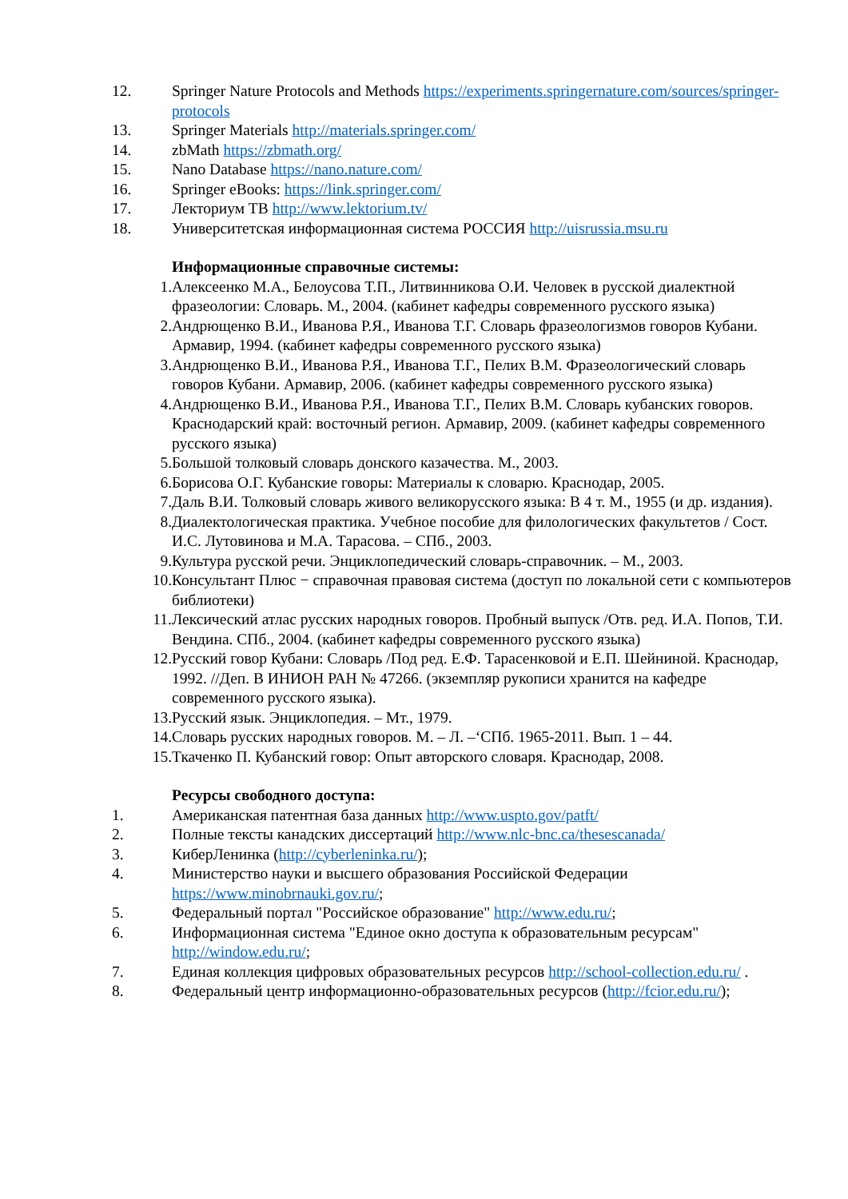12. Springer Nature Protocols and Methods https://experiments.springernature.com/sources/springer-protocols
13. Springer Materials http://materials.springer.com/
14. zbMath https://zbmath.org/
15. Nano Database https://nano.nature.com/
16. Springer eBooks: https://link.springer.com/
17. Лекториум ТВ http://www.lektorium.tv/
18. Университетская информационная система РОССИЯ http://uisrussia.msu.ru
Информационные справочные системы:
1. Алексеенко М.А., Белоусова Т.П., Литвинникова О.И. Человек в русской диалектной фразеологии: Словарь. М., 2004. (кабинет кафедры современного русского языка)
2. Андрющенко В.И., Иванова Р.Я., Иванова Т.Г. Словарь фразеологизмов говоров Кубани. Армавир, 1994. (кабинет кафедры современного русского языка)
3. Андрющенко В.И., Иванова Р.Я., Иванова Т.Г., Пелих В.М. Фразеологический словарь говоров Кубани. Армавир, 2006. (кабинет кафедры современного русского языка)
4. Андрющенко В.И., Иванова Р.Я., Иванова Т.Г., Пелих В.М. Словарь кубанских говоров. Краснодарский край: восточный регион. Армавир, 2009. (кабинет кафедры современного русского языка)
5. Большой толковый словарь донского казачества. М., 2003.
6. Борисова О.Г. Кубанские говоры: Материалы к словарю. Краснодар, 2005.
7. Даль В.И. Толковый словарь живого великорусского языка: В 4 т. М., 1955 (и др. издания).
8. Диалектологическая практика. Учебное пособие для филологических факультетов / Сост. И.С. Лутовинова и М.А. Тарасова. – СПб., 2003.
9. Культура русской речи. Энциклопедический словарь-справочник. – М., 2003.
10. Консультант Плюс − справочная правовая система (доступ по локальной сети с компьютеров библиотеки)
11. Лексический атлас русских народных говоров. Пробный выпуск /Отв. ред. И.А. Попов, Т.И. Вендина. СПб., 2004. (кабинет кафедры современного русского языка)
12. Русский говор Кубани: Словарь /Под ред. Е.Ф. Тарасенковой и Е.П. Шейниной. Краснодар, 1992. //Деп. В ИНИОН РАН № 47266. (экземпляр рукописи хранится на кафедре современного русского языка).
13. Русский язык. Энциклопедия. – Мт., 1979.
14. Словарь русских народных говоров. М. – Л. –‘СПб. 1965-2011. Вып. 1 – 44.
15. Ткаченко П. Кубанский говор: Опыт авторского словаря. Краснодар, 2008.
Ресурсы свободного доступа:
1. Американская патентная база данных http://www.uspto.gov/patft/
2. Полные тексты канадских диссертаций http://www.nlc-bnc.ca/thesescanada/
3. КиберЛенинка (http://cyberleninka.ru/);
4. Министерство науки и высшего образования Российской Федерации https://www.minobrnauki.gov.ru/;
5. Федеральный портал "Российское образование" http://www.edu.ru/;
6. Информационная система "Единое окно доступа к образовательным ресурсам" http://window.edu.ru/;
7. Единая коллекция цифровых образовательных ресурсов http://school-collection.edu.ru/ .
8. Федеральный центр информационно-образовательных ресурсов (http://fcior.edu.ru/);